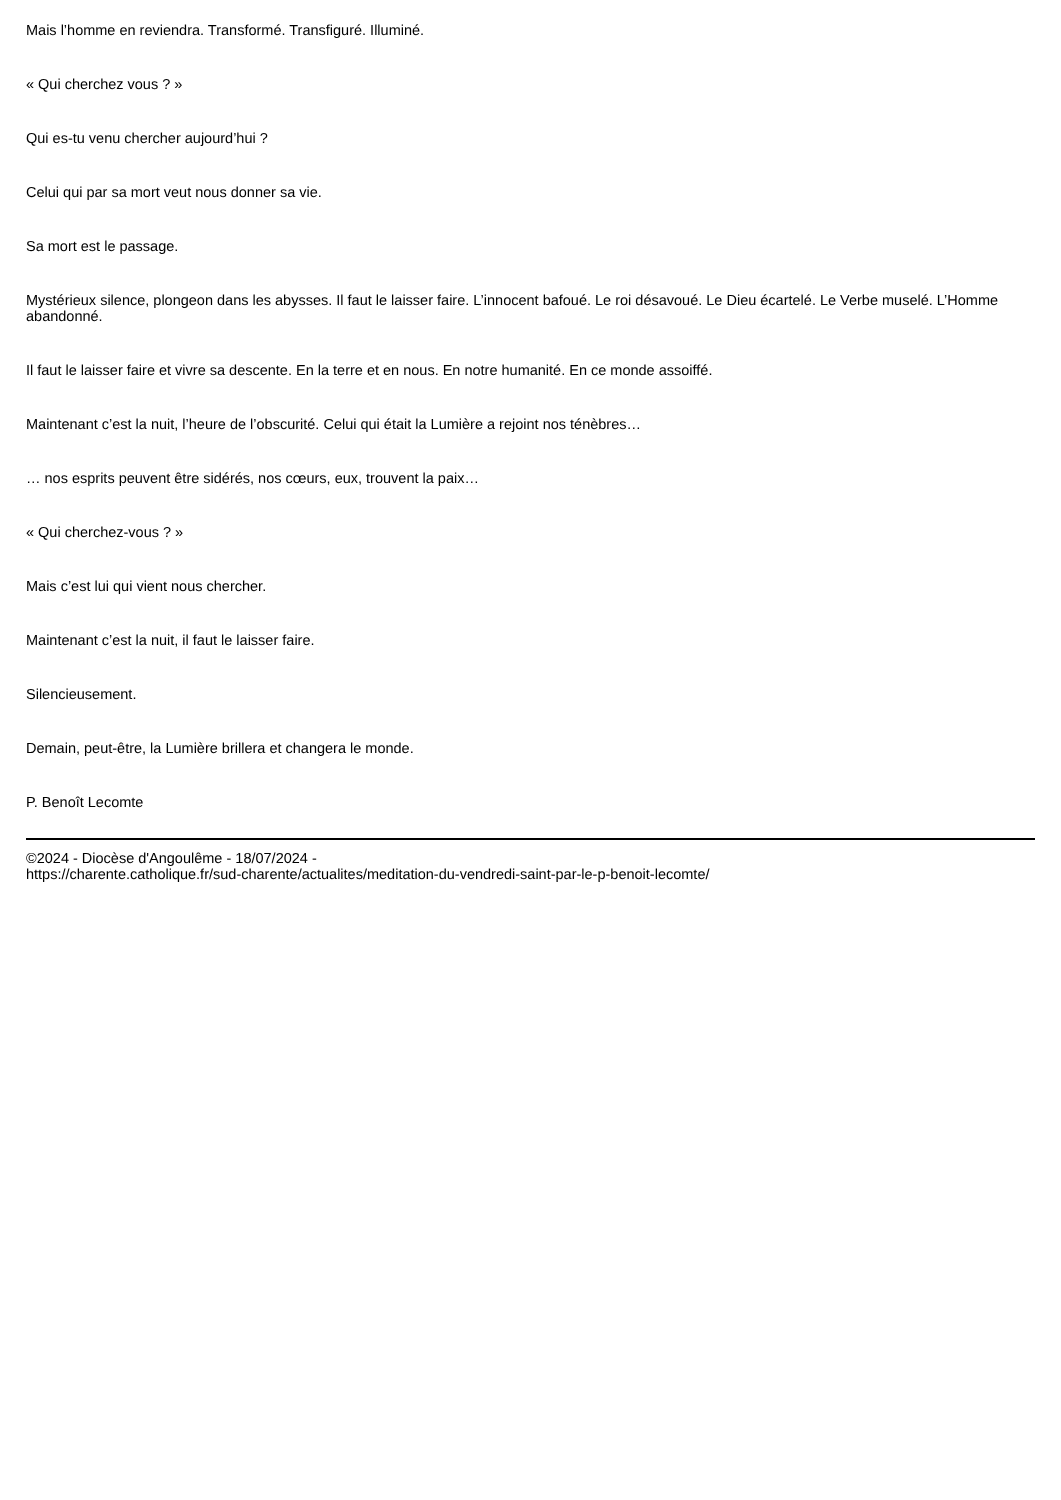Mais l’homme en reviendra. Transformé. Transfiguré. Illuminé.
« Qui cherchez vous ? »
Qui es-tu venu chercher aujourd’hui ?
Celui qui par sa mort veut nous donner sa vie.
Sa mort est le passage.
Mystérieux silence, plongeon dans les abysses. Il faut le laisser faire. L’innocent bafoué. Le roi désavoué. Le Dieu écartelé. Le Verbe muselé. L’Homme abandonné.
Il faut le laisser faire et vivre sa descente. En la terre et en nous. En notre humanité. En ce monde assoiffé.
Maintenant c’est la nuit, l’heure de l’obscurité. Celui qui était la Lumière a rejoint nos ténèbres…
… nos esprits peuvent être sidérés, nos cœurs, eux, trouvent la paix…
« Qui cherchez-vous ? »
Mais c’est lui qui vient nous chercher.
Maintenant c’est la nuit, il faut le laisser faire.
Silencieusement.
Demain, peut-être, la Lumière brillera et changera le monde.
P. Benoît Lecomte
©2024 - Diocèse d'Angoulême - 18/07/2024 -
https://charente.catholique.fr/sud-charente/actualites/meditation-du-vendredi-saint-par-le-p-benoit-lecomte/